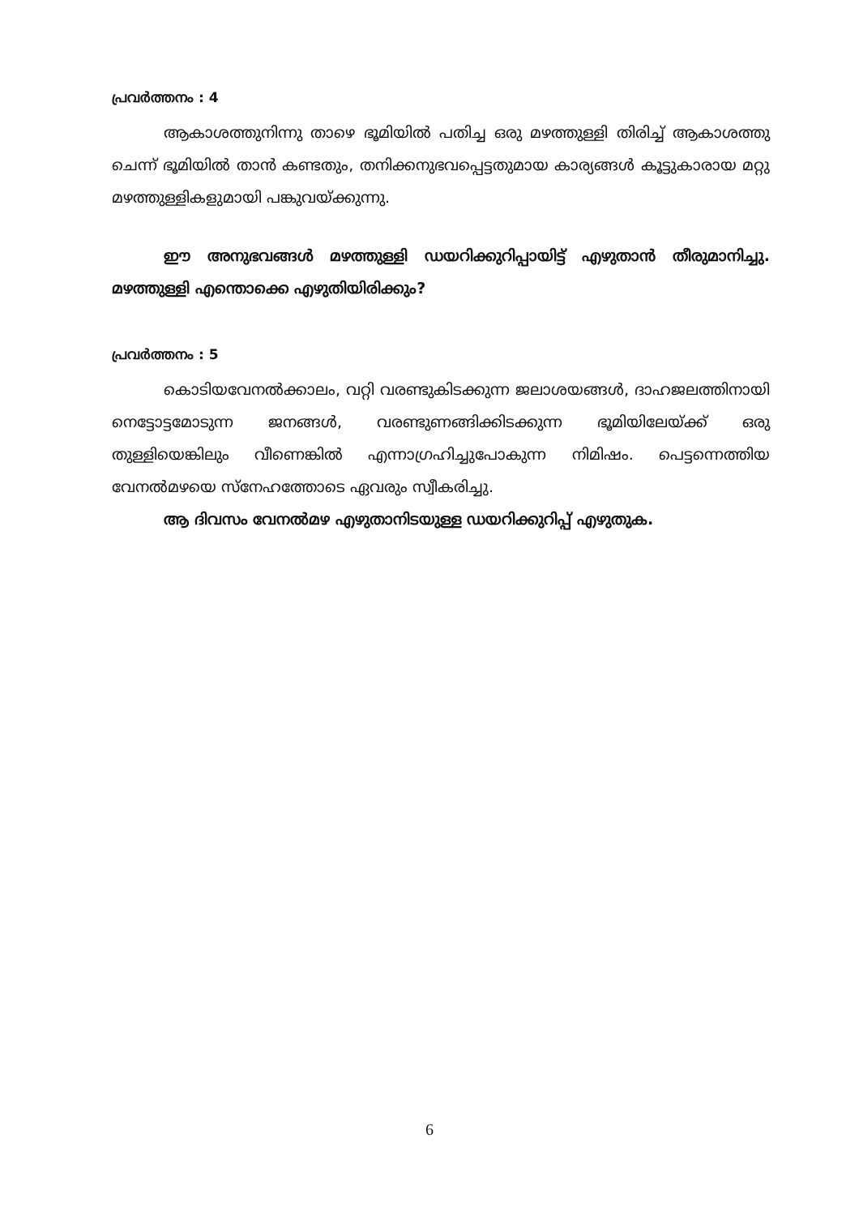പ്രവർത്തനം : 4
ആകാശത്തുനിന്നു താഴെ ഭൂമിയിൽ പതിച്ച ഒരു മഴത്തുള്ളി തിരിച്ച് ആകാശത്തു ചെന്ന് ഭൂമിയിൽ താൻ കണ്ടതും, തനിക്കനുഭവപ്പെട്ടതുമായ കാര്യങ്ങൾ കൂട്ടുകാരായ മറ്റു മഴത്തുള്ളികളുമായി പങ്കുവയ്ക്കുന്നു.
ഈ അനുഭവങ്ങൾ മഴത്തുള്ളി ഡയറിക്കുറിപ്പായിട്ട് എഴുതാൻ തീരുമാനിച്ചു. മഴത്തുള്ളി എന്തൊക്കെ എഴുതിയിരിക്കും?
പ്രവർത്തനം : 5
കൊടിയവേനൽക്കാലം, വറ്റി വരണ്ടുകിടക്കുന്ന ജലാശയങ്ങൾ, ദാഹജലത്തിനായി നെട്ടോട്ടമോടുന്ന ജനങ്ങൾ, വരണ്ടുണങ്ങിക്കിടക്കുന്ന ഭൂമിയിലേയ്ക്ക് ഒരു തുള്ളിയെങ്കിലും വീണെങ്കിൽ എന്നാഗ്രഹിച്ചുപോകുന്ന നിമിഷം. പെട്ടന്നെത്തിയ വേനൽമഴയെ സ്നേഹത്തോടെ ഏവരും സ്വീകരിച്ചു.
ആ ദിവസം വേനൽമഴ എഴുതാനിടയുള്ള ഡയറിക്കുറിപ്പ് എഴുതുക.
6